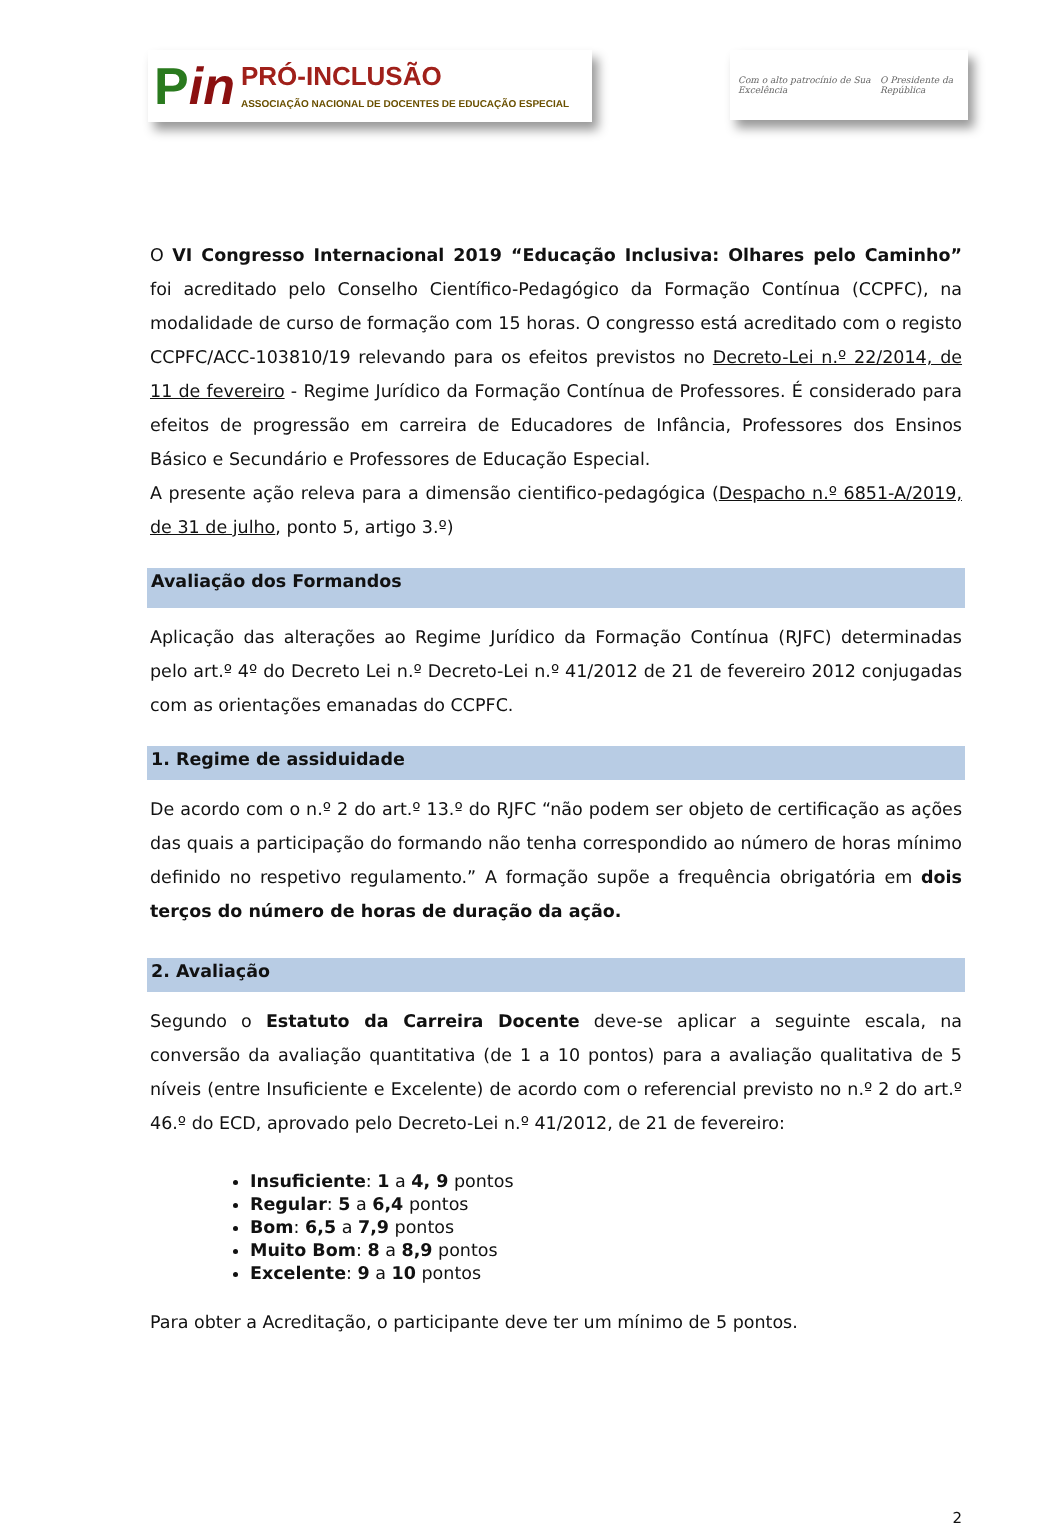Pin
PRÓ-INCLUSÃO
ASSOCIAÇÃO NACIONAL DE DOCENTES DE EDUCAÇÃO ESPECIAL
Com o alto patrocínio de Sua Excelência O Presidente da República
O VI Congresso Internacional 2019 “Educação Inclusiva: Olhares pelo Caminho” foi acreditado pelo Conselho Científico-Pedagógico da Formação Contínua (CCPFC), na modalidade de curso de formação com 15 horas. O congresso está acreditado com o registo CCPFC/ACC-103810/19 relevando para os efeitos previstos no Decreto-Lei n.º 22/2014, de 11 de fevereiro - Regime Jurídico da Formação Contínua de Professores. É considerado para efeitos de progressão em carreira de Educadores de Infância, Professores dos Ensinos Básico e Secundário e Professores de Educação Especial.
A presente ação releva para a dimensão cientifico-pedagógica (Despacho n.º 6851-A/2019, de 31 de julho, ponto 5, artigo 3.º)
Avaliação dos Formandos
Aplicação das alterações ao Regime Jurídico da Formação Contínua (RJFC) determinadas pelo art.º 4º do Decreto Lei n.º Decreto-Lei n.º 41/2012 de 21 de fevereiro 2012 conjugadas com as orientações emanadas do CCPFC.
1. Regime de assiduidade
De acordo com o n.º 2 do art.º 13.º do RJFC “não podem ser objeto de certificação as ações das quais a participação do formando não tenha correspondido ao número de horas mínimo definido no respetivo regulamento.” A formação supõe a frequência obrigatória em dois terços do número de horas de duração da ação.
2. Avaliação
Segundo o Estatuto da Carreira Docente deve-se aplicar a seguinte escala, na conversão da avaliação quantitativa (de 1 a 10 pontos) para a avaliação qualitativa de 5 níveis (entre Insuficiente e Excelente) de acordo com o referencial previsto no n.º 2 do art.º 46.º do ECD, aprovado pelo Decreto-Lei n.º 41/2012, de 21 de fevereiro:
Insuficiente: 1 a 4, 9 pontos
Regular: 5 a 6,4 pontos
Bom: 6,5 a 7,9 pontos
Muito Bom: 8 a 8,9 pontos
Excelente: 9 a 10 pontos
Para obter a Acreditação, o participante deve ter um mínimo de 5 pontos.
2